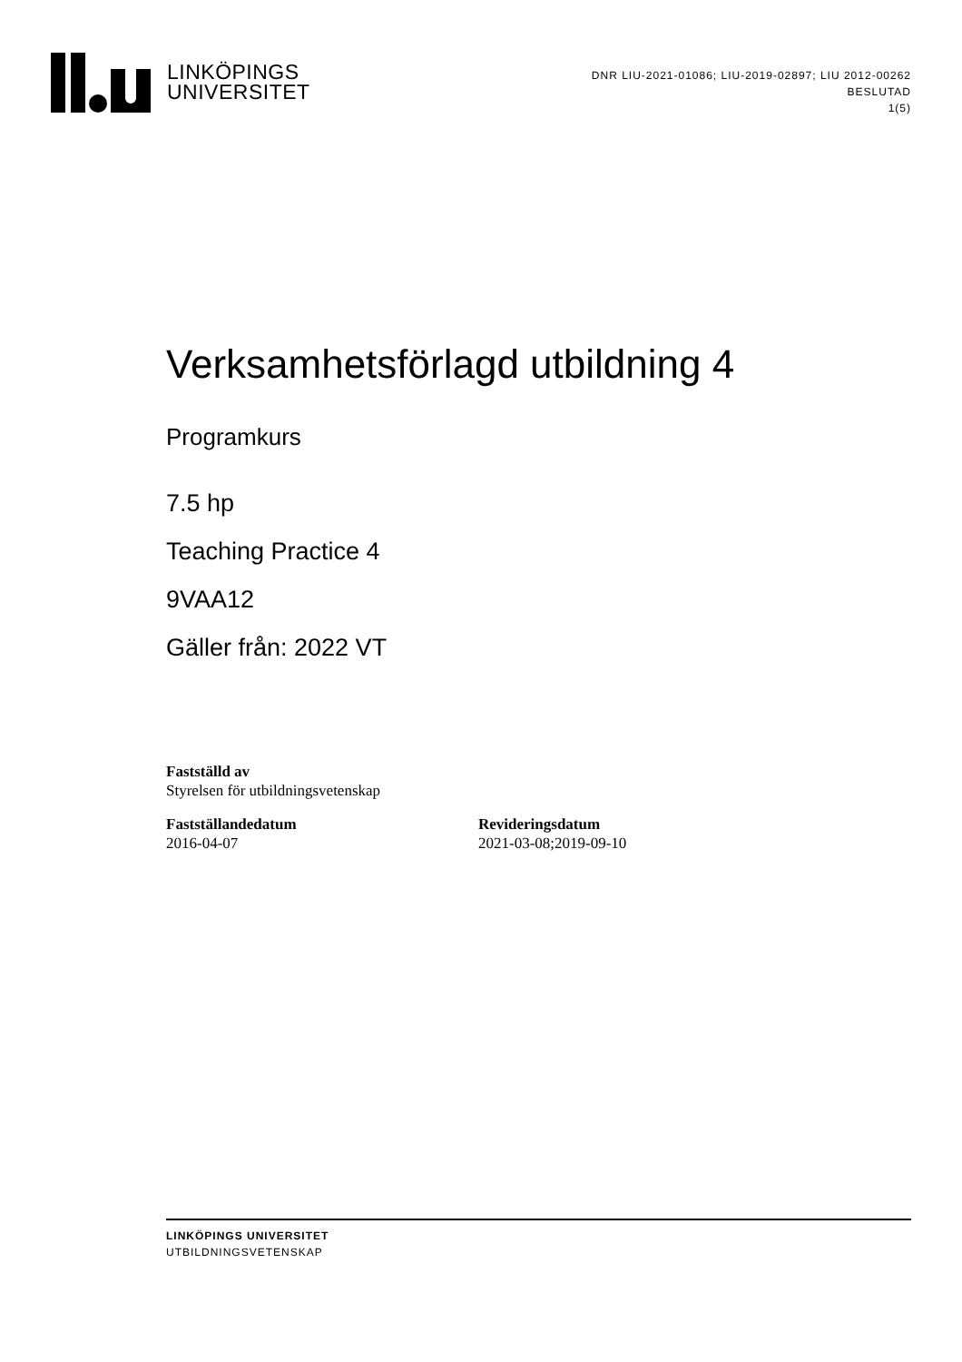LINKÖPINGS
UNIVERSITET
DNR LIU-2021-01086; LIU-2019-02897; LIU 2012-00262
BESLUTAD
1(5)
Verksamhetsförlagd utbildning 4
Programkurs
7.5 hp
Teaching Practice 4
9VAA12
Gäller från: 2022 VT
Fastställd av
Styrelsen för utbildningsvetenskap
Fastställandedatum
2016-04-07
Revideringsdatum
2021-03-08;2019-09-10
LINKÖPINGS UNIVERSITET
UTBILDNINGSVETENSKAP